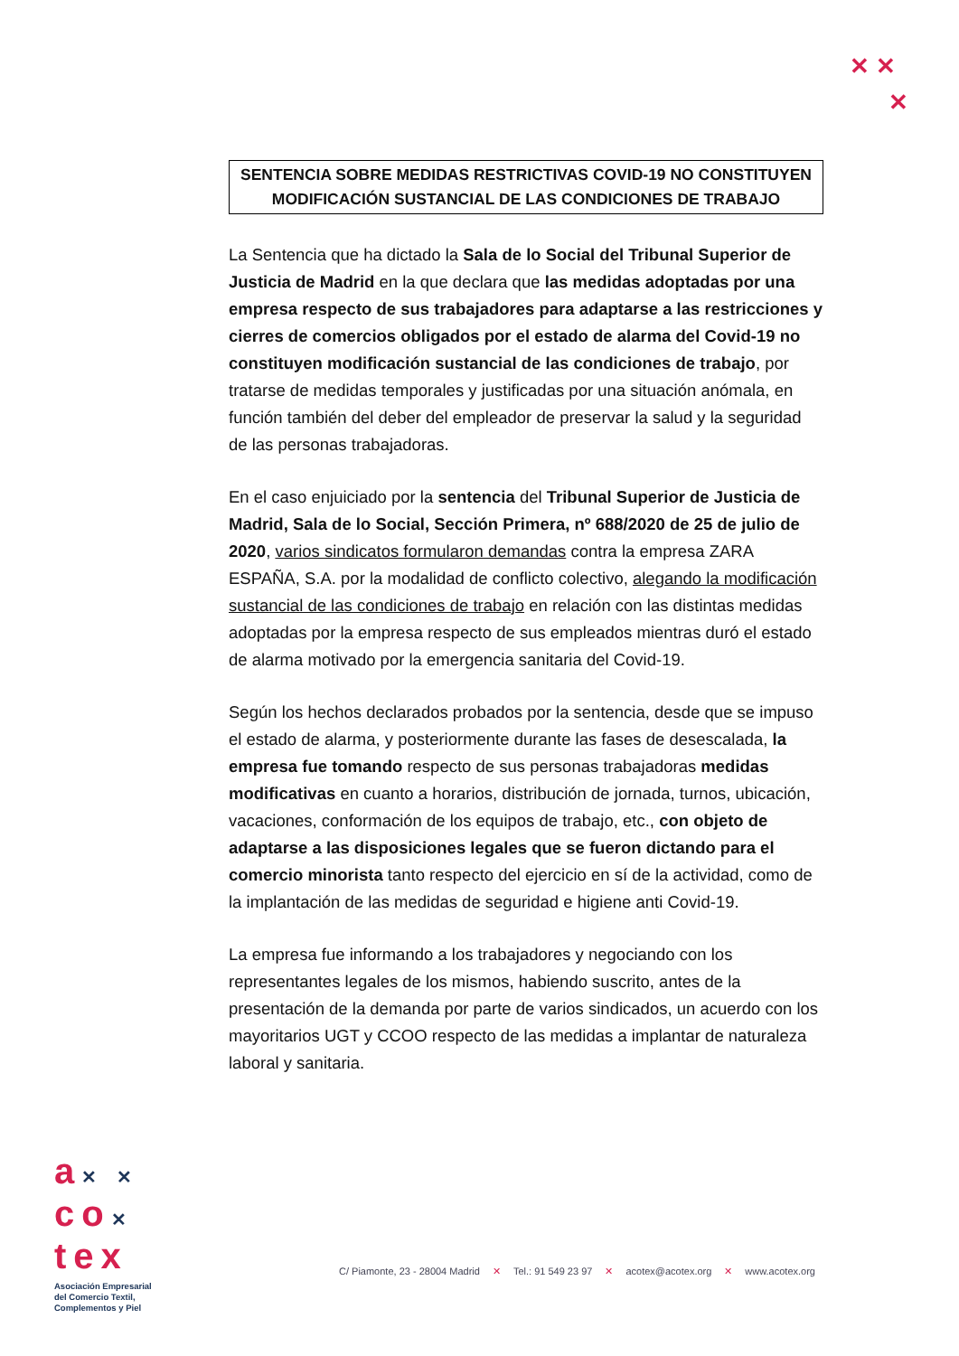✕ ✕
✕
SENTENCIA SOBRE MEDIDAS RESTRICTIVAS COVID-19 NO CONSTITUYEN MODIFICACIÓN SUSTANCIAL DE LAS CONDICIONES DE TRABAJO
La Sentencia que ha dictado la Sala de lo Social del Tribunal Superior de Justicia de Madrid en la que declara que las medidas adoptadas por una empresa respecto de sus trabajadores para adaptarse a las restricciones y cierres de comercios obligados por el estado de alarma del Covid-19 no constituyen modificación sustancial de las condiciones de trabajo, por tratarse de medidas temporales y justificadas por una situación anómala, en función también del deber del empleador de preservar la salud y la seguridad de las personas trabajadoras.
En el caso enjuiciado por la sentencia del Tribunal Superior de Justicia de Madrid, Sala de lo Social, Sección Primera, nº 688/2020 de 25 de julio de 2020, varios sindicatos formularon demandas contra la empresa ZARA ESPAÑA, S.A. por la modalidad de conflicto colectivo, alegando la modificación sustancial de las condiciones de trabajo en relación con las distintas medidas adoptadas por la empresa respecto de sus empleados mientras duró el estado de alarma motivado por la emergencia sanitaria del Covid-19.
Según los hechos declarados probados por la sentencia, desde que se impuso el estado de alarma, y posteriormente durante las fases de desescalada, la empresa fue tomando respecto de sus personas trabajadoras medidas modificativas en cuanto a horarios, distribución de jornada, turnos, ubicación, vacaciones, conformación de los equipos de trabajo, etc., con objeto de adaptarse a las disposiciones legales que se fueron dictando para el comercio minorista tanto respecto del ejercicio en sí de la actividad, como de la implantación de las medidas de seguridad e higiene anti Covid-19.
La empresa fue informando a los trabajadores y negociando con los representantes legales de los mismos, habiendo suscrito, antes de la presentación de la demanda por parte de varios sindicados, un acuerdo con los mayoritarios UGT y CCOO respecto de las medidas a implantar de naturaleza laboral y sanitaria.
a✕ ✕
co✕
tex
Asociación Empresarial
del Comercio Textil,
Complementos y Piel
C/ Piamonte, 23 - 28004 Madrid ✕ Tel.: 91 549 23 97 ✕ acotex@acotex.org ✕ www.acotex.org